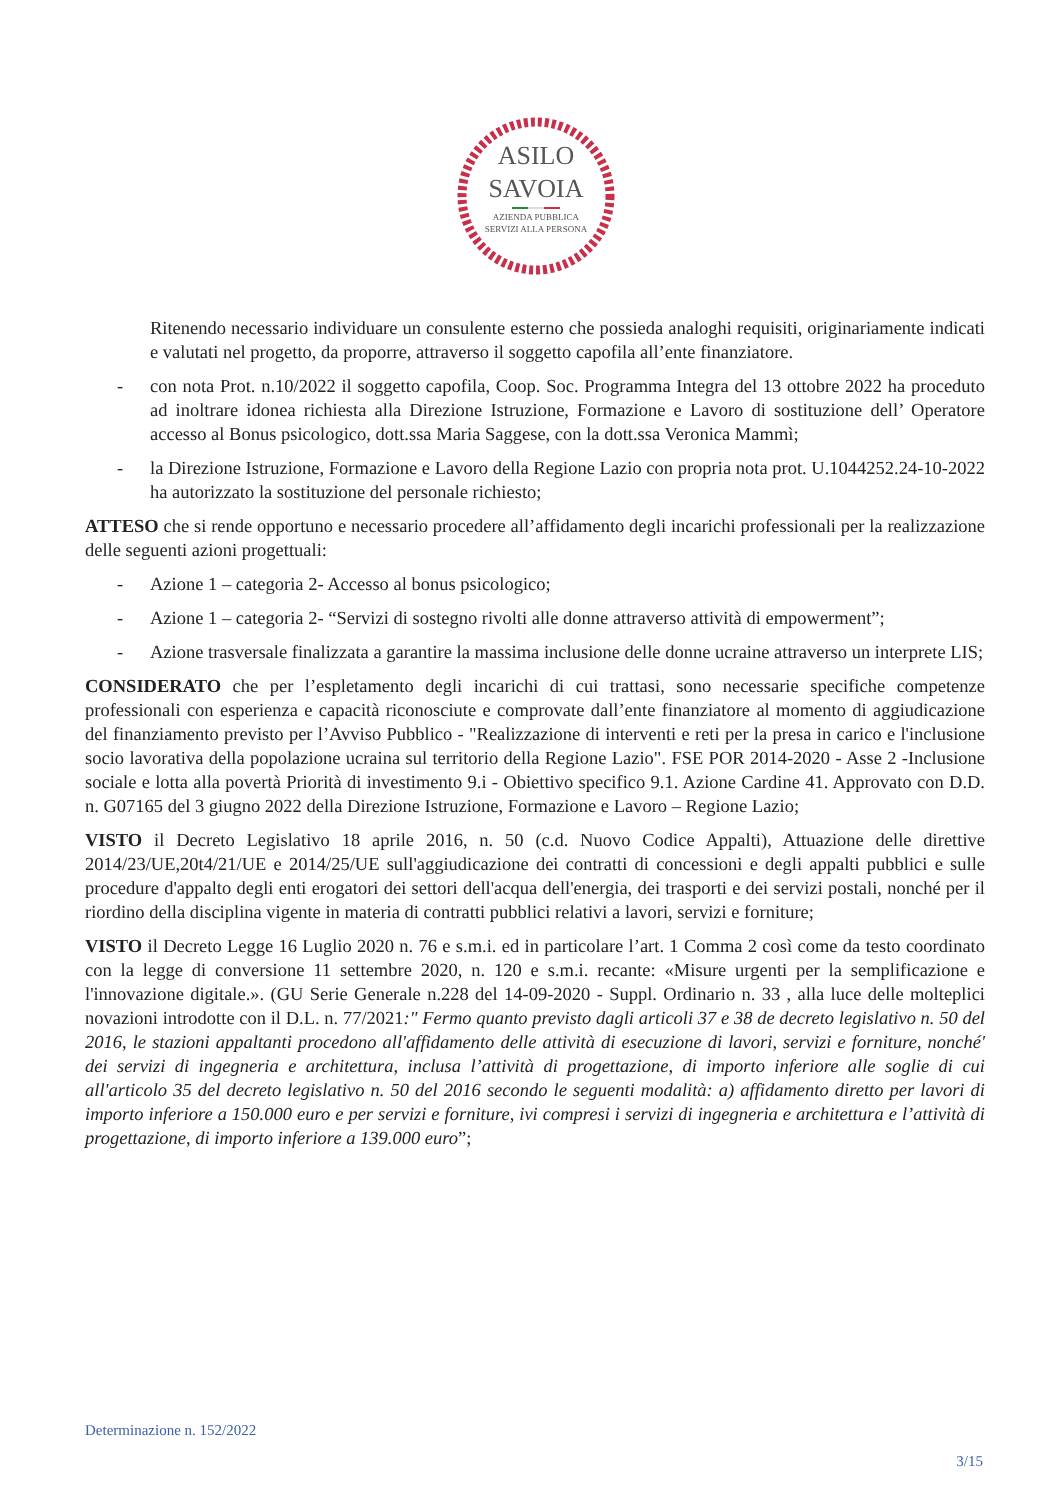ASILO
SAVOIA
AZIENDA PUBBLICA
SERVIZI ALLA PERSONA
Ritenendo necessario individuare un consulente esterno che possieda analoghi requisiti, originariamente indicati e valutati nel progetto, da proporre, attraverso il soggetto capofila all’ente finanziatore.
- con nota Prot. n.10/2022 il soggetto capofila, Coop. Soc. Programma Integra del 13 ottobre 2022 ha proceduto ad inoltrare idonea richiesta alla Direzione Istruzione, Formazione e Lavoro di sostituzione dell’ Operatore accesso al Bonus psicologico, dott.ssa Maria Saggese, con la dott.ssa Veronica Mammì;
- la Direzione Istruzione, Formazione e Lavoro della Regione Lazio con propria nota prot. U.1044252.24-10-2022 ha autorizzato la sostituzione del personale richiesto;
ATTESO che si rende opportuno e necessario procedere all’affidamento degli incarichi professionali per la realizzazione delle seguenti azioni progettuali:
- Azione 1 – categoria 2- Accesso al bonus psicologico;
- Azione 1 – categoria 2- “Servizi di sostegno rivolti alle donne attraverso attività di empowerment”;
- Azione trasversale finalizzata a garantire la massima inclusione delle donne ucraine attraverso un interprete LIS;
CONSIDERATO che per l’espletamento degli incarichi di cui trattasi, sono necessarie specifiche competenze professionali con esperienza e capacità riconosciute e comprovate dall’ente finanziatore al momento di aggiudicazione del finanziamento previsto per l’Avviso Pubblico - "Realizzazione di interventi e reti per la presa in carico e l'inclusione socio lavorativa della popolazione ucraina sul territorio della Regione Lazio". FSE POR 2014-2020 - Asse 2 -Inclusione sociale e lotta alla povertà Priorità di investimento 9.i - Obiettivo specifico 9.1. Azione Cardine 41. Approvato con D.D. n. G07165 del 3 giugno 2022 della Direzione Istruzione, Formazione e Lavoro – Regione Lazio;
VISTO il Decreto Legislativo 18 aprile 2016, n. 50 (c.d. Nuovo Codice Appalti), Attuazione delle direttive 2014/23/UE,20t4/21/UE e 2014/25/UE sull'aggiudicazione dei contratti di concessioni e degli appalti pubblici e sulle procedure d'appalto degli enti erogatori dei settori dell'acqua dell'energia, dei trasporti e dei servizi postali, nonché per il riordino della disciplina vigente in materia di contratti pubblici relativi a lavori, servizi e forniture;
VISTO il Decreto Legge 16 Luglio 2020 n. 76 e s.m.i. ed in particolare l’art. 1 Comma 2 così come da testo coordinato con la legge di conversione 11 settembre 2020, n. 120 e s.m.i. recante: «Misure urgenti per la semplificazione e l'innovazione digitale.». (GU Serie Generale n.228 del 14-09-2020 - Suppl. Ordinario n. 33 , alla luce delle molteplici novazioni introdotte con il D.L. n. 77/2021:" Fermo quanto previsto dagli articoli 37 e 38 de decreto legislativo n. 50 del 2016, le stazioni appaltanti procedono all'affidamento delle attività di esecuzione di lavori, servizi e forniture, nonché' dei servizi di ingegneria e architettura, inclusa l’attività di progettazione, di importo inferiore alle soglie di cui all'articolo 35 del decreto legislativo n. 50 del 2016 secondo le seguenti modalità: a) affidamento diretto per lavori di importo inferiore a 150.000 euro e per servizi e forniture, ivi compresi i servizi di ingegneria e architettura e l’attività di progettazione, di importo inferiore a 139.000 euro”;
Determinazione n. 152/2022
3/15